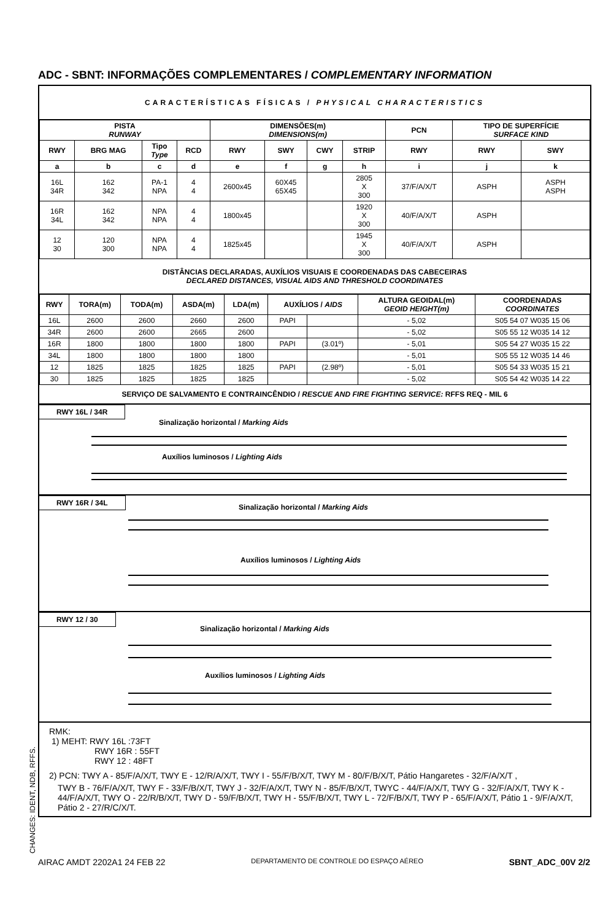ADC - SBNT: INFORMAÇÕES COMPLEMENTARES / COMPLEMENTARY INFORMATION
CARACTERÍSTICAS FÍSICAS / PHYSICAL CHARACTERISTICS
| PISTA RUNWAY | | | | DIMENSÕES(m) DIMENSIONS(m) | | | | PCN | TIPO DE SUPERFÍCIE SURFACE KIND | |
| --- | --- | --- | --- | --- | --- | --- | --- | --- | --- | --- |
| RWY | BRG MAG | Tipo Type | RCD | RWY | SWY | CWY | STRIP | RWY | RWY | SWY |
| a | b | c | d | e | f | g | h | i | j | k |
| 16L 34R | 162 342 | PA-1 NPA | 4 4 | 2600x45 | 60X45 65X45 | | 2805 X 300 | 37/F/A/X/T | ASPH | ASPH ASPH |
| 16R 34L | 162 342 | NPA NPA | 4 4 | 1800x45 | | | 1920 X 300 | 40/F/A/X/T | ASPH | |
| 12 30 | 120 300 | NPA NPA | 4 4 | 1825x45 | | | 1945 X 300 | 40/F/A/X/T | ASPH | |
DISTÂNCIAS DECLARADAS, AUXÍLIOS VISUAIS E COORDENADAS DAS CABECEIRAS
DECLARED DISTANCES, VISUAL AIDS AND THRESHOLD COORDINATES
| RWY | TORA(m) | TODA(m) | ASDA(m) | LDA(m) | AUXÍLIOS / AIDS | | ALTURA GEOIDAL(m) GEOID HEIGHT(m) | COORDENADAS COORDINATES |
| --- | --- | --- | --- | --- | --- | --- | --- | --- |
| 16L | 2600 | 2600 | 2660 | 2600 | PAPI | | - 5,02 | S05 54 07 W035 15 06 |
| 34R | 2600 | 2600 | 2665 | 2600 | | | - 5,02 | S05 55 12 W035 14 12 |
| 16R | 1800 | 1800 | 1800 | 1800 | PAPI | (3.01º) | - 5,01 | S05 54 27 W035 15 22 |
| 34L | 1800 | 1800 | 1800 | 1800 | | | - 5,01 | S05 55 12 W035 14 46 |
| 12 | 1825 | 1825 | 1825 | 1825 | PAPI | (2.98º) | - 5,01 | S05 54 33 W035 15 21 |
| 30 | 1825 | 1825 | 1825 | 1825 | | | - 5,02 | S05 54 42 W035 14 22 |
SERVIÇO DE SALVAMENTO E CONTRAINCÊNDIO / RESCUE AND FIRE FIGHTING SERVICE: RFFS REQ - MIL 6
RWY 16L / 34R
Sinalização horizontal / Marking Aids
Auxílios luminosos / Lighting Aids
RWY 16R / 34L
Sinalização horizontal / Marking Aids
Auxílios luminosos / Lighting Aids
RWY 12 / 30
Sinalização horizontal / Marking Aids
Auxílios luminosos / Lighting Aids
RMK:
1) MEHT: RWY 16L :73FT
RWY 16R : 55FT
RWY 12 : 48FT
2) PCN: TWY A - 85/F/A/X/T, TWY E - 12/R/A/X/T, TWY I - 55/F/B/X/T, TWY M - 80/F/B/X/T, Pátio Hangaretes - 32/F/A/X/T ,
TWY B - 76/F/A/X/T, TWY F - 33/F/B/X/T, TWY J - 32/F/A/X/T, TWY N - 85/F/B/X/T, TWYC - 44/F/A/X/T, TWY G - 32/F/A/X/T, TWY K - 44/F/A/X/T, TWY O - 22/R/B/X/T, TWY D - 59/F/B/X/T, TWY H - 55/F/B/X/T, TWY L - 72/F/B/X/T, TWY P - 65/F/A/X/T, Pátio 1 - 9/F/A/X/T, Pátio 2 - 27/R/C/X/T.
CHANGES: IDENT, NDB, RFFS. AIRAC AMDT 2202A1 24 FEB 22 DEPARTAMENTO DE CONTROLE DO ESPAÇO AÉREO SBNT_ADC_00V 2/2